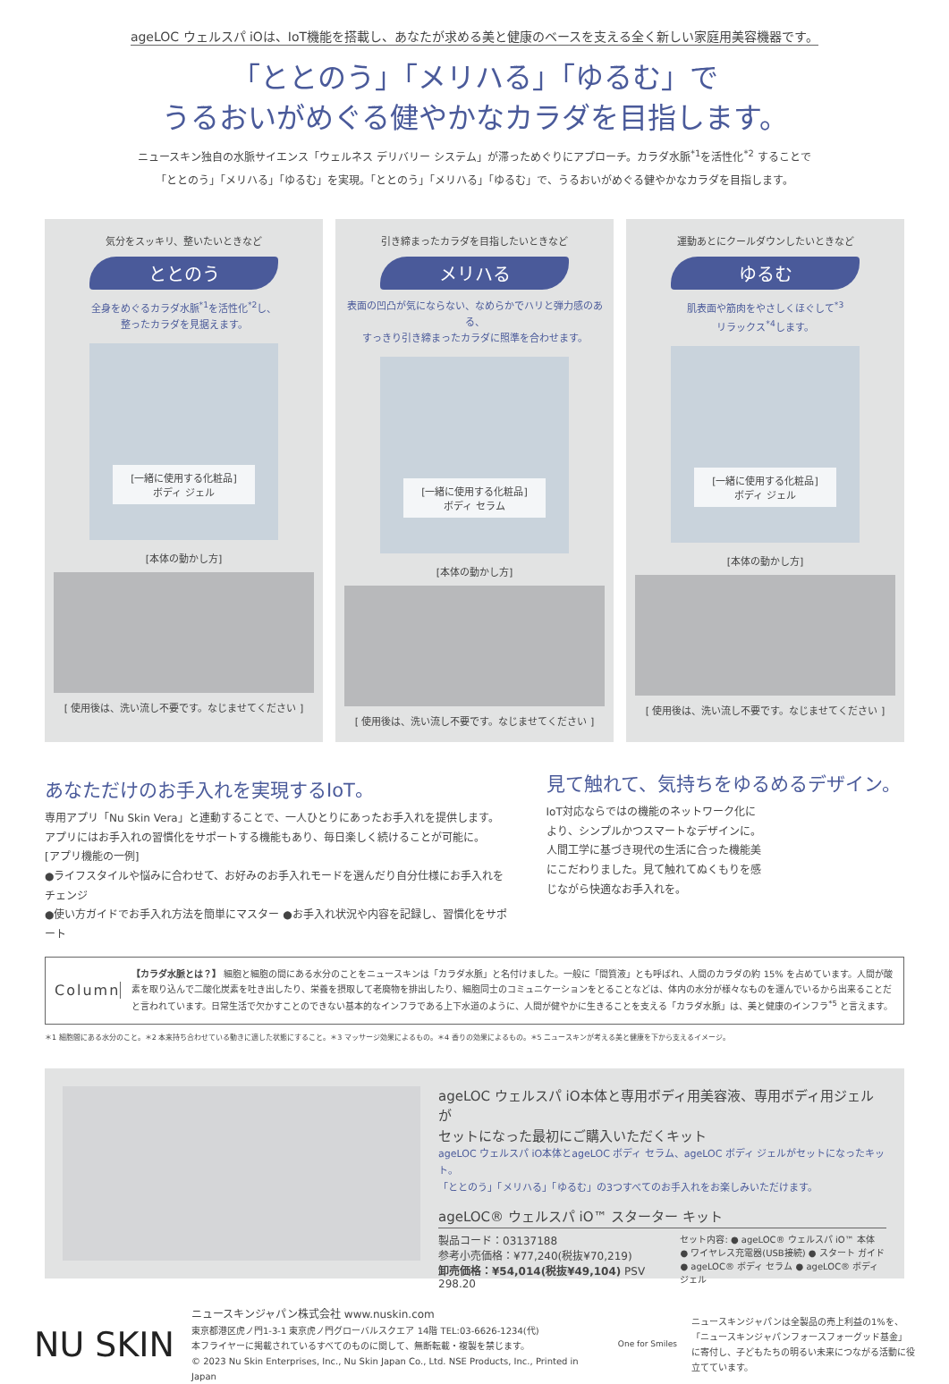ageLOC ウェルスパ iOは、IoT機能を搭載し、あなたが求める美と健康のベースを支える全く新しい家庭用美容機器です。
「ととのう」「メリハる」「ゆるむ」で
うるおいがめぐる健やかなカラダを目指します。
ニュースキン独自の水脈サイエンス「ウェルネス デリバリー システム」が滞っためぐりにアプローチ。カラダ水脈<sup>*1</sup>を活性化<sup>*2</sup> することで
「ととのう」「メリハる」「ゆるむ」を実現。「ととのう」「メリハる」「ゆるむ」で、うるおいがめぐる健やかなカラダを目指します。
気分をスッキリ、整いたいときなど
ととのう
全身をめぐるカラダ水脈<sup>*1</sup>を活性化<sup>*2</sup>し、
整ったカラダを見据えます。
[一緒に使用する化粧品]
ボディ ジェル
[本体の動かし方]
[ 使用後は、洗い流し不要です。なじませてください ]
引き締まったカラダを目指したいときなど
メリハる
表面の凹凸が気にならない、なめらかでハリと弾力感のある、
すっきり引き締まったカラダに照準を合わせます。
[一緒に使用する化粧品]
ボディ セラム
[本体の動かし方]
[ 使用後は、洗い流し不要です。なじませてください ]
運動あとにクールダウンしたいときなど
ゆるむ
肌表面や筋肉をやさしくほぐして<sup>*3</sup>
リラックス<sup>*4</sup>します。
[一緒に使用する化粧品]
ボディ ジェル
[本体の動かし方]
[ 使用後は、洗い流し不要です。なじませてください ]
あなただけのお手入れを実現するIoT。
専用アプリ「Nu Skin Vera」と連動することで、一人ひとりにあったお手入れを提供します。
アプリにはお手入れの習慣化をサポートする機能もあり、毎日楽しく続けることが可能に。
[アプリ機能の一例]
●ライフスタイルや悩みに合わせて、お好みのお手入れモードを選んだり自分仕様にお手入れをチェンジ
●使い方ガイドでお手入れ方法を簡単にマスター ●お手入れ状況や内容を記録し、習慣化をサポート
見て触れて、気持ちをゆるめるデザイン。
IoT対応ならではの機能のネットワーク化により、シンプルかつスマートなデザインに。人間工学に基づき現代の生活に合った機能美にこだわりました。見て触れてぬくもりを感じながら快適なお手入れを。
Column
【カラダ水脈とは？】 細胞と細胞の間にある水分のことをニュースキンは「カラダ水脈」と名付けました。一般に「間質液」とも呼ばれ、人間のカラダの約 15% を占めています。人間が酸素を取り込んで二酸化炭素を吐き出したり、栄養を摂取して老廃物を排出したり、細胞同士のコミュニケーションをとることなどは、体内の水分が様々なものを運んでいるから出来ることだと言われています。日常生活で欠かすことのできない基本的なインフラである上下水道のように、人間が健やかに生きることを支える「カラダ水脈」は、美と健康のインフラ<sup>*5</sup> と言えます。
＊1 細胞間にある水分のこと。＊2 本来持ち合わせている動きに適した状態にすること。＊3 マッサージ効果によるもの。＊4 香りの効果によるもの。＊5 ニュースキンが考える美と健康を下から支えるイメージ。
ageLOC ウェルスパ iO本体と専用ボディ用美容液、専用ボディ用ジェルが
セットになった最初にご購入いただくキット
ageLOC ウェルスパ iO本体とageLOC ボディ セラム、ageLOC ボディ ジェルがセットになったキット。
「ととのう」「メリハる」「ゆるむ」の3つすべてのお手入れをお楽しみいただけます。
ageLOC® ウェルスパ iO™ スターター キット
製品コード：03137188
参考小売価格：¥77,240(税抜¥70,219)
卸売価格：¥54,014(税抜¥49,104) PSV 298.20
セット内容: ● ageLOC® ウェルスパ iO™ 本体
● ワイヤレス充電器(USB接続) ● スタート ガイド
● ageLOC® ボディ セラム ● ageLOC® ボディ ジェル
NU SKIN
ニュースキンジャパン株式会社 www.nuskin.com
東京都港区虎ノ門1-3-1 東京虎ノ門グローバルスクエア 14階 TEL:03-6626-1234(代)
本フライヤーに掲載されているすべてのものに関して、無断転載・複製を禁じます。
© 2023 Nu Skin Enterprises, Inc., Nu Skin Japan Co., Ltd. NSE Products, Inc., Printed in Japan
One for Smiles
ニュースキンジャパンは全製品の売上利益の1%を、「ニュースキンジャパンフォースフォーグッド基金」に寄付し、子どもたちの明るい未来につながる活動に役立てています。